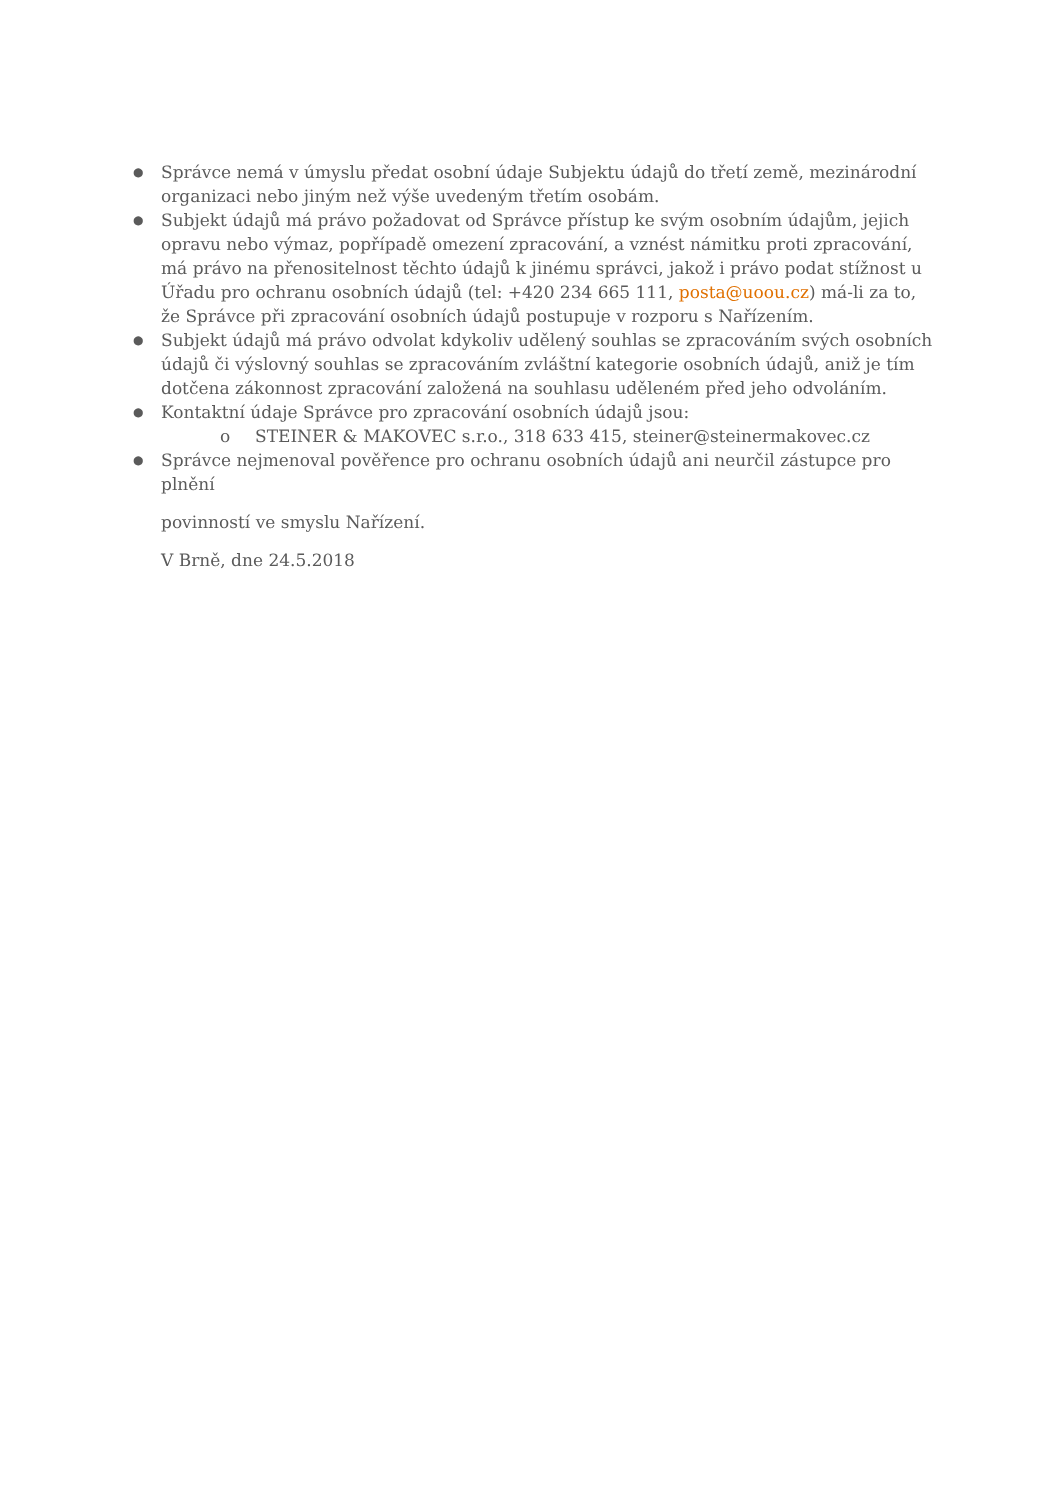● Správce nemá v úmyslu předat osobní údaje Subjektu údajů do třetí země, mezinárodní organizaci nebo jiným než výše uvedeným třetím osobám.
● Subjekt údajů má právo požadovat od Správce přístup ke svým osobním údajům, jejich opravu nebo výmaz, popřípadě omezení zpracování, a vznést námitku proti zpracování, má právo na přenositelnost těchto údajů k jinému správci, jakož i právo podat stížnost u Úřadu pro ochranu osobních údajů (tel: +420 234 665 111, posta@uoou.cz) má-li za to, že Správce při zpracování osobních údajů postupuje v rozporu s Nařízením.
● Subjekt údajů má právo odvolat kdykoliv udělený souhlas se zpracováním svých osobních údajů či výslovný souhlas se zpracováním zvláštní kategorie osobních údajů, aniž je tím dotčena zákonnost zpracování založená na souhlasu uděleném před jeho odvoláním.
● Kontaktní údaje Správce pro zpracování osobních údajů jsou:
o STEINER & MAKOVEC s.r.o., 318 633 415, steiner@steinermakovec.cz
● Správce nejmenoval pověřence pro ochranu osobních údajů ani neurčil zástupce pro plnění
povinností ve smyslu Nařízení.
V Brně, dne 24.5.2018